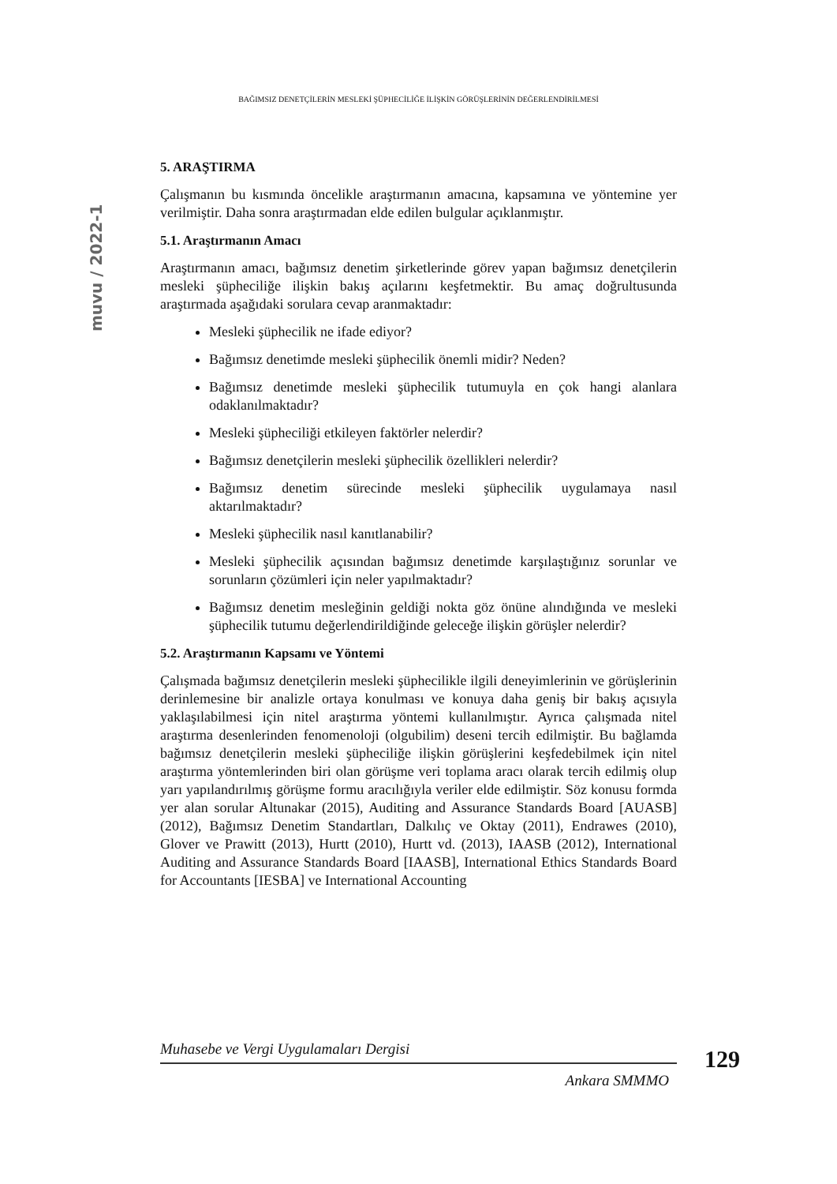BAĞIMSIZ DENETÇİLERİN MESLEKİ ŞÜPHECİLİĞE İLİŞKİN GÖRÜŞLERİNİN DEĞERLENDİRİLMESİ
muvu / 2022-1
5. ARAŞTIRMA
Çalışmanın bu kısmında öncelikle araştırmanın amacına, kapsamına ve yöntemine yer verilmiştir. Daha sonra araştırmadan elde edilen bulgular açıklanmıştır.
5.1. Araştırmanın Amacı
Araştırmanın amacı, bağımsız denetim şirketlerinde görev yapan bağımsız denetçilerin mesleki şüpheciliğe ilişkin bakış açılarını keşfetmektir. Bu amaç doğrultusunda araştırmada aşağıdaki sorulara cevap aranmaktadır:
Mesleki şüphecilik ne ifade ediyor?
Bağımsız denetimde mesleki şüphecilik önemli midir? Neden?
Bağımsız denetimde mesleki şüphecilik tutumuyla en çok hangi alanlara odaklanılmaktadır?
Mesleki şüpheciliği etkileyen faktörler nelerdir?
Bağımsız denetçilerin mesleki şüphecilik özellikleri nelerdir?
Bağımsız denetim sürecinde mesleki şüphecilik uygulamaya nasıl aktarılmaktadır?
Mesleki şüphecilik nasıl kanıtlanabilir?
Mesleki şüphecilik açısından bağımsız denetimde karşılaştığınız sorunlar ve sorunların çözümleri için neler yapılmaktadır?
Bağımsız denetim mesleğinin geldiği nokta göz önüne alındığında ve mesleki şüphecilik tutumu değerlendirildiğinde geleceğe ilişkin görüşler nelerdir?
5.2. Araştırmanın Kapsamı ve Yöntemi
Çalışmada bağımsız denetçilerin mesleki şüphecilikle ilgili deneyimlerinin ve görüşlerinin derinlemesine bir analizle ortaya konulması ve konuya daha geniş bir bakış açısıyla yaklaşılabilmesi için nitel araştırma yöntemi kullanılmıştır. Ayrıca çalışmada nitel araştırma desenlerinden fenomenoloji (olgubilim) deseni tercih edilmiştir. Bu bağlamda bağımsız denetçilerin mesleki şüpheciliğe ilişkin görüşlerini keşfedebilmek için nitel araştırma yöntemlerinden biri olan görüşme veri toplama aracı olarak tercih edilmiş olup yarı yapılandırılmış görüşme formu aracılığıyla veriler elde edilmiştir. Söz konusu formda yer alan sorular Altunakar (2015), Auditing and Assurance Standards Board [AUASB] (2012), Bağımsız Denetim Standartları, Dalkılıç ve Oktay (2011), Endrawes (2010), Glover ve Prawitt (2013), Hurtt (2010), Hurtt vd. (2013), IAASB (2012), International Auditing and Assurance Standards Board [IAASB], International Ethics Standards Board for Accountants [IESBA] ve International Accounting
Muhasebe ve Vergi Uygulamaları Dergisi
Ankara SMMMO
129